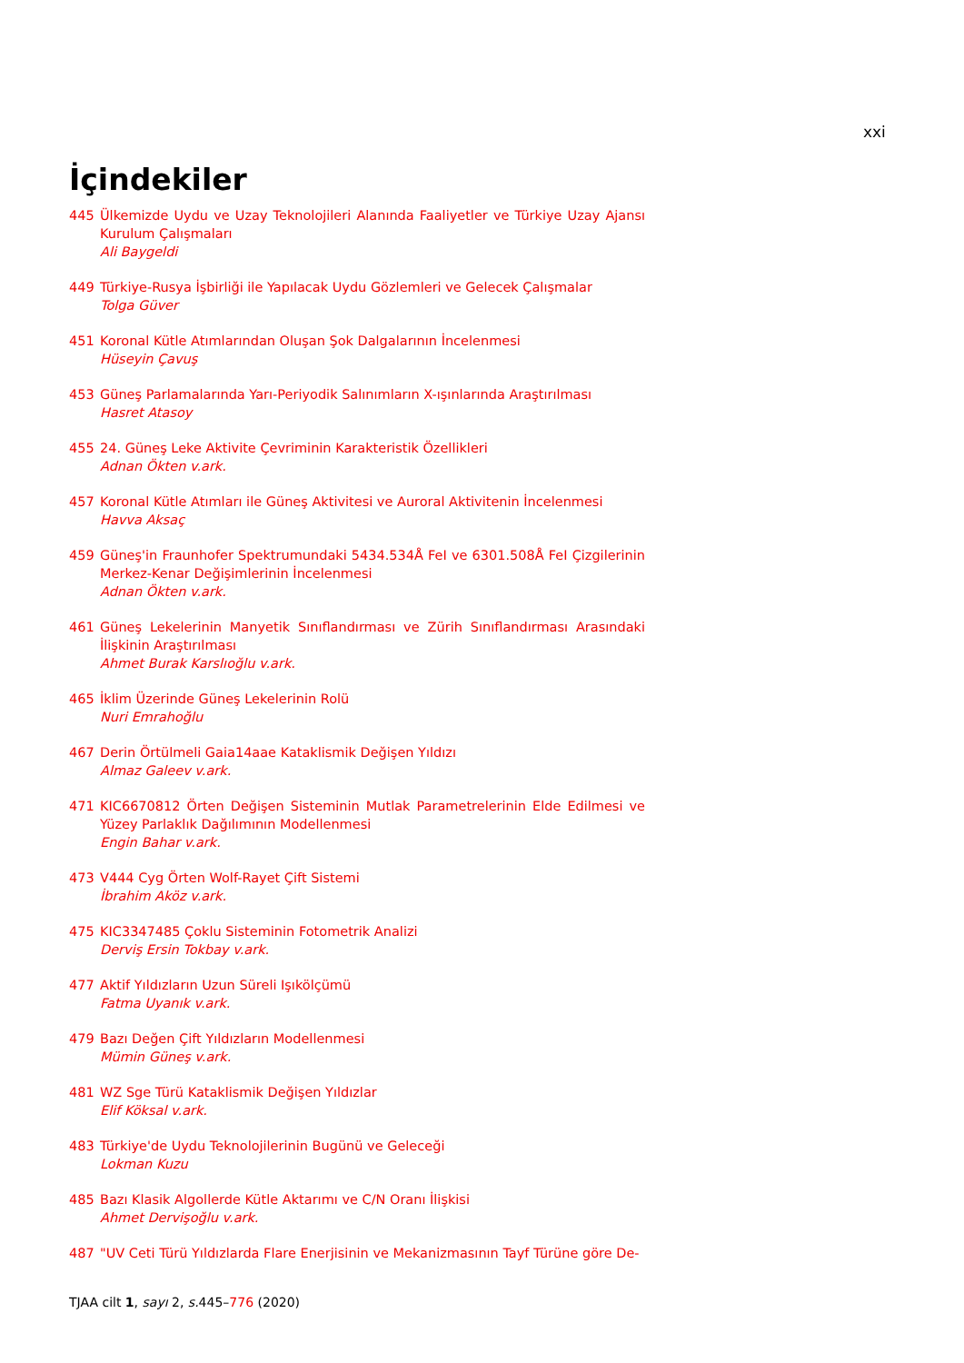xxi
İçindekiler
445 Ülkemizde Uydu ve Uzay Teknolojileri Alanında Faaliyetler ve Türkiye Uzay Ajansı Kurulum Çalışmaları
Ali Baygeldi
449 Türkiye-Rusya İşbirliği ile Yapılacak Uydu Gözlemleri ve Gelecek Çalışmalar
Tolga Güver
451 Koronal Kütle Atımlarından Oluşan Şok Dalgalarının İncelenmesi
Hüseyin Çavuş
453 Güneş Parlamalarında Yarı-Periyodik Salınımların X-ışınlarında Araştırılması
Hasret Atasoy
455 24. Güneş Leke Aktivite Çevriminin Karakteristik Özellikleri
Adnan Ökten v.ark.
457 Koronal Kütle Atımları ile Güneş Aktivitesi ve Auroral Aktivitenin İncelenmesi
Havva Aksaç
459 Güneş'in Fraunhofer Spektrumundaki 5434.534Å FeI ve 6301.508Å FeI Çizgilerinin Merkez-Kenar Değişimlerinin İncelenmesi
Adnan Ökten v.ark.
461 Güneş Lekelerinin Manyetik Sınıflandırması ve Zürih Sınıflandırması Arasındaki İlişkinin Araştırılması
Ahmet Burak Karslıoğlu v.ark.
465 İklim Üzerinde Güneş Lekelerinin Rolü
Nuri Emrahoğlu
467 Derin Örtülmeli Gaia14aae Kataklismik Değişen Yıldızı
Almaz Galeev v.ark.
471 KIC6670812 Örten Değişen Sisteminin Mutlak Parametrelerinin Elde Edilmesi ve Yüzey Parlaklık Dağılımının Modellenmesi
Engin Bahar v.ark.
473 V444 Cyg Örten Wolf-Rayet Çift Sistemi
İbrahim Aköz v.ark.
475 KIC3347485 Çoklu Sisteminin Fotometrik Analizi
Derviş Ersin Tokbay v.ark.
477 Aktif Yıldızların Uzun Süreli Işıkölçümü
Fatma Uyanık v.ark.
479 Bazı Değen Çift Yıldızların Modellenmesi
Mümin Güneş v.ark.
481 WZ Sge Türü Kataklismik Değişen Yıldızlar
Elif Köksal v.ark.
483 Türkiye'de Uydu Teknolojilerinin Bugünü ve Geleceği
Lokman Kuzu
485 Bazı Klasik Algollerde Kütle Aktarımı ve C/N Oranı İlişkisi
Ahmet Dervişoğlu v.ark.
487 "UV Ceti Türü Yıldızlarda Flare Enerjisinin ve Mekanizmasının Tayf Türüne göre De-
TJAA cilt 1, sayı 2, s. 445–776 (2020)